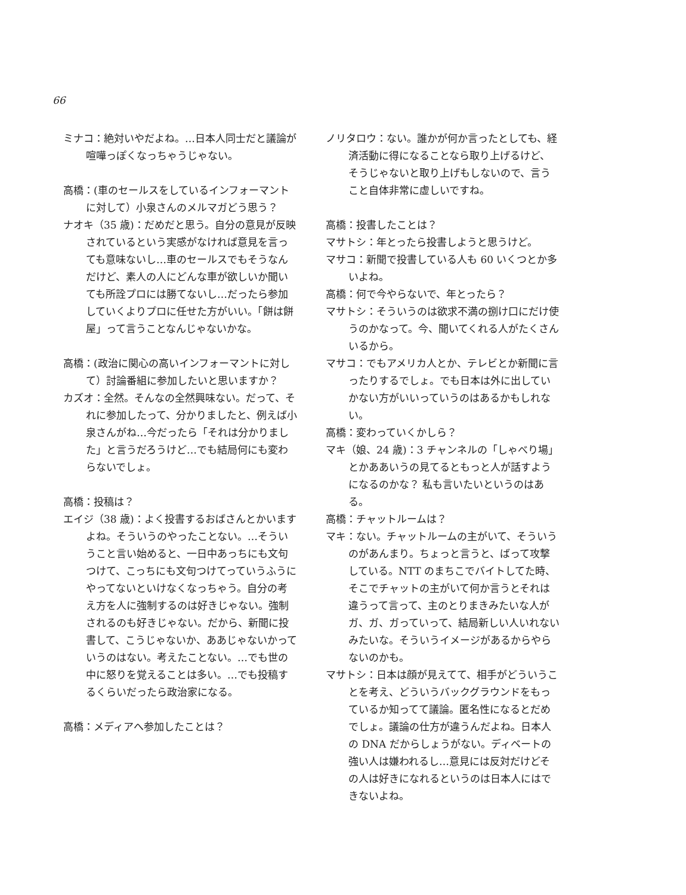66
ミナコ：絶対いやだよね。…日本人同士だと議論が喧嘩っぽくなっちゃうじゃない。
高橋：(車のセールスをしているインフォーマントに対して）小泉さんのメルマガどう思う？
ナオキ（35 歳)：だめだと思う。自分の意見が反映されているという実感がなければ意見を言っても意味ないし…車のセールスでもそうなんだけど、素人の人にどんな車が欲しいか聞いても所詮プロには勝てないし…だったら参加していくよりプロに任せた方がいい。「餅は餅屋」って言うことなんじゃないかな。
高橋：(政治に関心の高いインフォーマントに対して）討論番組に参加したいと思いますか？
カズオ：全然。そんなの全然興味ない。だって、それに参加したって、分かりましたと、例えば小泉さんがね…今だったら「それは分かりました」と言うだろうけど…でも結局何にも変わらないでしょ。
高橋：投稿は？
エイジ（38 歳)：よく投書するおばさんとかいますよね。そういうのやったことない。…そういうこと言い始めると、一日中あっちにも文句つけて、こっちにも文句つけてっていうふうにやってないといけなくなっちゃう。自分の考え方を人に強制するのは好きじゃない。強制されるのも好きじゃない。だから、新聞に投書して、こうじゃないか、ああじゃないかっていうのはない。考えたことない。…でも世の中に怒りを覚えることは多い。…でも投稿するくらいだったら政治家になる。
高橋：メディアへ参加したことは？
ノリタロウ：ない。誰かが何か言ったとしても、経済活動に得になることなら取り上げるけど、そうじゃないと取り上げもしないので、言うこと自体非常に虚しいですね。
高橋：投書したことは？
マサトシ：年とったら投書しようと思うけど。
マサコ：新聞で投書している人も 60 いくつとか多いよね。
高橋：何で今やらないで、年とったら？
マサトシ：そういうのは欲求不満の捌け口にだけ使うのかなって。今、聞いてくれる人がたくさんいるから。
マサコ：でもアメリカ人とか、テレビとか新聞に言ったりするでしょ。でも日本は外に出していかない方がいいっていうのはあるかもしれない。
高橋：変わっていくかしら？
マキ（娘、24 歳)：3 チャンネルの「しゃべり場」とかああいうの見てるともっと人が話すようになるのかな？ 私も言いたいというのはある。
高橋：チャットルームは？
マキ：ない。チャットルームの主がいて、そういうのがあんまり。ちょっと言うと、ばって攻撃している。NTT のまちこでバイトしてた時、そこでチャットの主がいて何か言うとそれは違うって言って、主のとりまきみたいな人がガ、ガ、ガっていって、結局新しい人いれないみたいな。そういうイメージがあるからやらないのかも。
マサトシ：日本は顔が見えてて、相手がどういうことを考え、どういうバックグラウンドをもっているか知ってて議論。匿名性になるとだめでしょ。議論の仕方が違うんだよね。日本人の DNA だからしょうがない。ディベートの強い人は嫌われるし…意見には反対だけどその人は好きになれるというのは日本人にはできないよね。